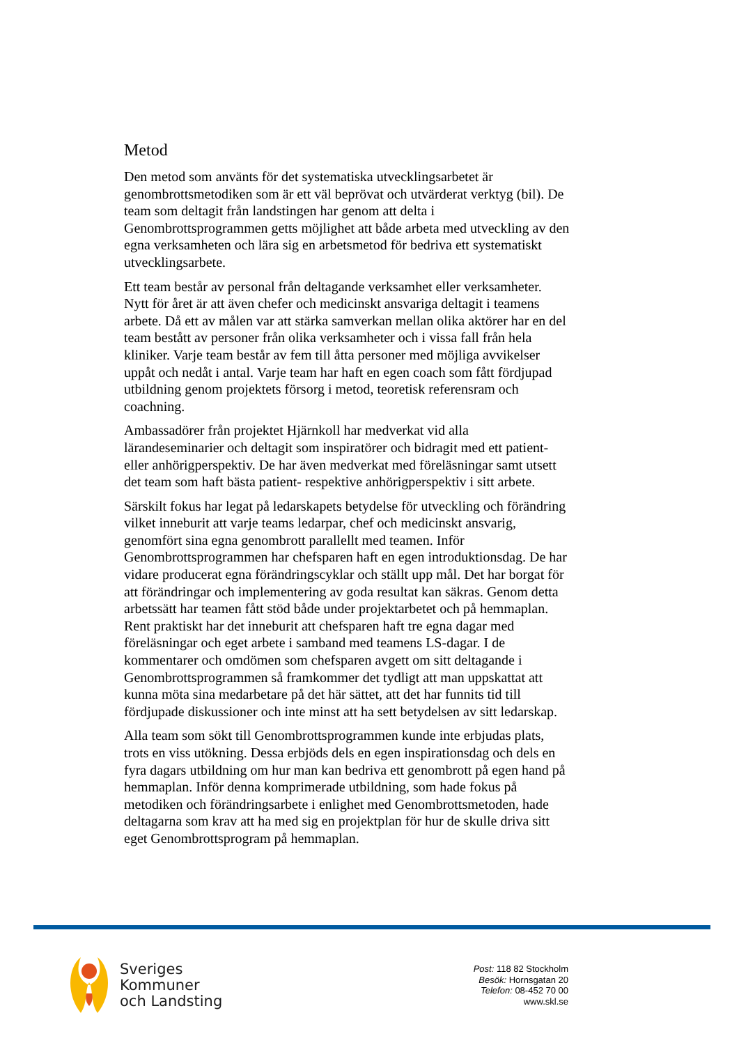Metod
Den metod som använts för det systematiska utvecklingsarbetet är genombrottsmetodiken som är ett väl beprövat och utvärderat verktyg (bil). De team som deltagit från landstingen har genom att delta i Genombrottsprogrammen getts möjlighet att både arbeta med utveckling av den egna verksamheten och lära sig en arbetsmetod för bedriva ett systematiskt utvecklingsarbete.
Ett team består av personal från deltagande verksamhet eller verksamheter. Nytt för året är att även chefer och medicinskt ansvariga deltagit i teamens arbete. Då ett av målen var att stärka samverkan mellan olika aktörer har en del team bestått av personer från olika verksamheter och i vissa fall från hela kliniker. Varje team består av fem till åtta personer med möjliga avvikelser uppåt och nedåt i antal. Varje team har haft en egen coach som fått fördjupad utbildning genom projektets försorg i metod, teoretisk referensram och coachning.
Ambassadörer från projektet Hjärnkoll har medverkat vid alla lärandeseminarier och deltagit som inspiratörer och bidragit med ett patient- eller anhörigperspektiv. De har även medverkat med föreläsningar samt utsett det team som haft bästa patient- respektive anhörigperspektiv i sitt arbete.
Särskilt fokus har legat på ledarskapets betydelse för utveckling och förändring vilket inneburit att varje teams ledarpar, chef och medicinskt ansvarig, genomfört sina egna genombrott parallellt med teamen. Inför Genombrottsprogrammen har chefsparen haft en egen introduktionsdag. De har vidare producerat egna förändringscyklar och ställt upp mål. Det har borgat för att förändringar och implementering av goda resultat kan säkras. Genom detta arbetssätt har teamen fått stöd både under projektarbetet och på hemmaplan. Rent praktiskt har det inneburit att chefsparen haft tre egna dagar med föreläsningar och eget arbete i samband med teamens LS-dagar. I de kommentarer och omdömen som chefsparen avgett om sitt deltagande i Genombrottsprogrammen så framkommer det tydligt att man uppskattat att kunna möta sina medarbetare på det här sättet, att det har funnits tid till fördjupade diskussioner och inte minst att ha sett betydelsen av sitt ledarskap.
Alla team som sökt till Genombrottsprogrammen kunde inte erbjudas plats, trots en viss utökning. Dessa erbjöds dels en egen inspirationsdag och dels en fyra dagars utbildning om hur man kan bedriva ett genombrott på egen hand på hemmaplan. Inför denna komprimerade utbildning, som hade fokus på metodiken och förändringsarbete i enlighet med Genombrottsmetoden, hade deltagarna som krav att ha med sig en projektplan för hur de skulle driva sitt eget Genombrottsprogram på hemmaplan.
Sveriges
Kommuner
och Landsting
Post: 118 82 Stockholm
Besök: Hornsgatan 20
Telefon: 08-452 70 00
www.skl.se